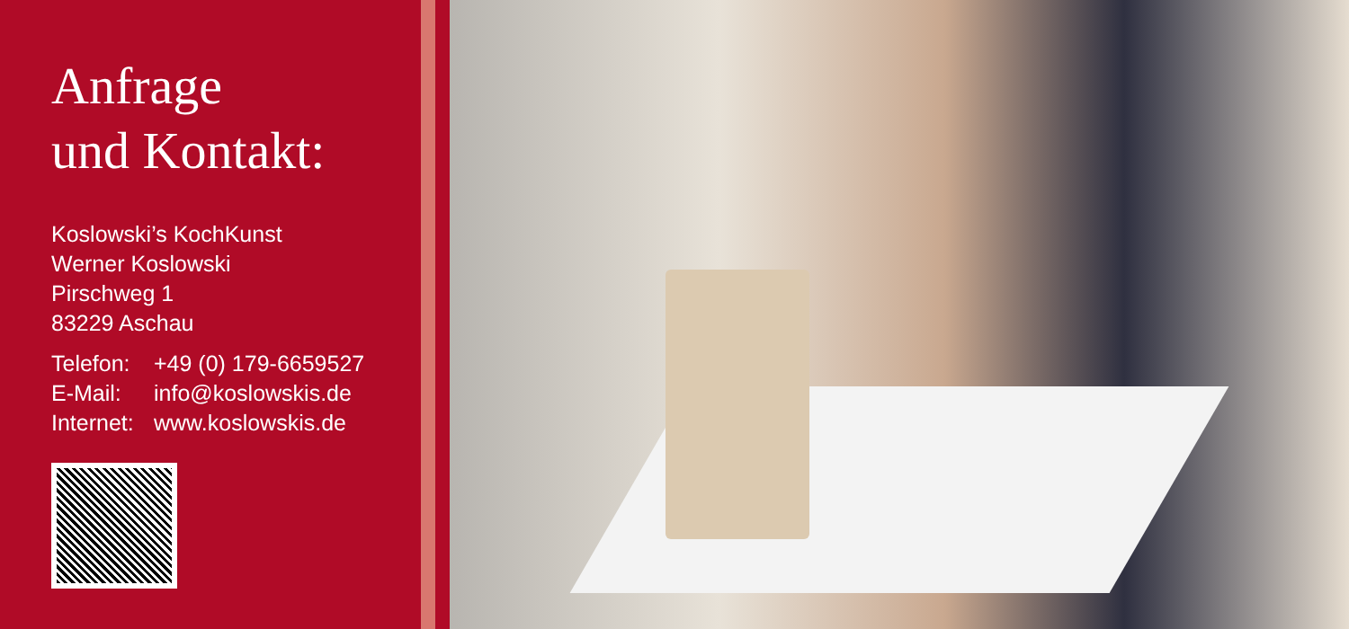Anfrage
und Kontakt:
Koslowski’s KochKunst
Werner Koslowski
Pirschweg 1
83229 Aschau
| Telefon: | +49 (0) 179-6659527 |
| E-Mail: | info@koslowskis.de |
| Internet: | www.koslowskis.de |